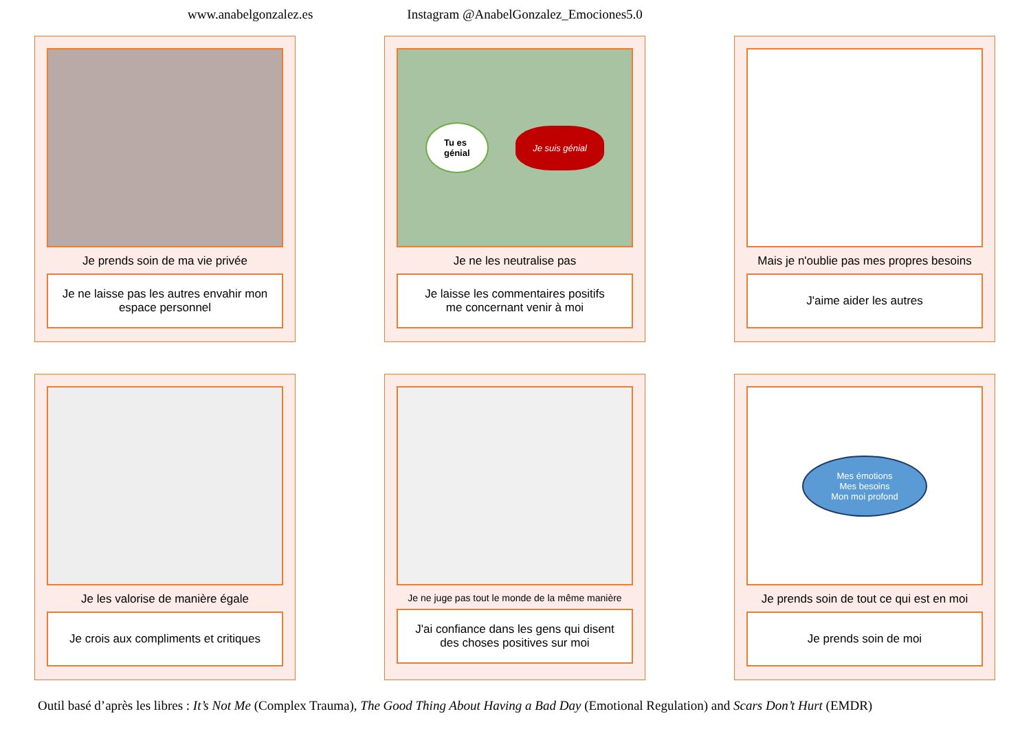www.anabelgonzalez.es Instagram @AnabelGonzalez_Emociones5.0
Je prends soin de ma vie privée
Je ne laisse pas les autres envahir mon
espace personnel
Tu es
génial Je suis génial
Je ne les neutralise pas
Je laisse les commentaires positifs
me concernant venir à moi
Mais je n'oublie pas mes propres besoins
J'aime aider les autres
Je les valorise de manière égale
Je crois aux compliments et critiques
Je ne juge pas tout le monde de la même manière
J'ai confiance dans les gens qui disent
des choses positives sur moi
Mes émotions
Mes besoins
Mon moi profond
Je prends soin de tout ce qui est en moi
Je prends soin de moi
Outil basé d’après les libres : It’s Not Me (Complex Trauma), The Good Thing About Having a Bad Day (Emotional Regulation) and Scars Don’t Hurt (EMDR)